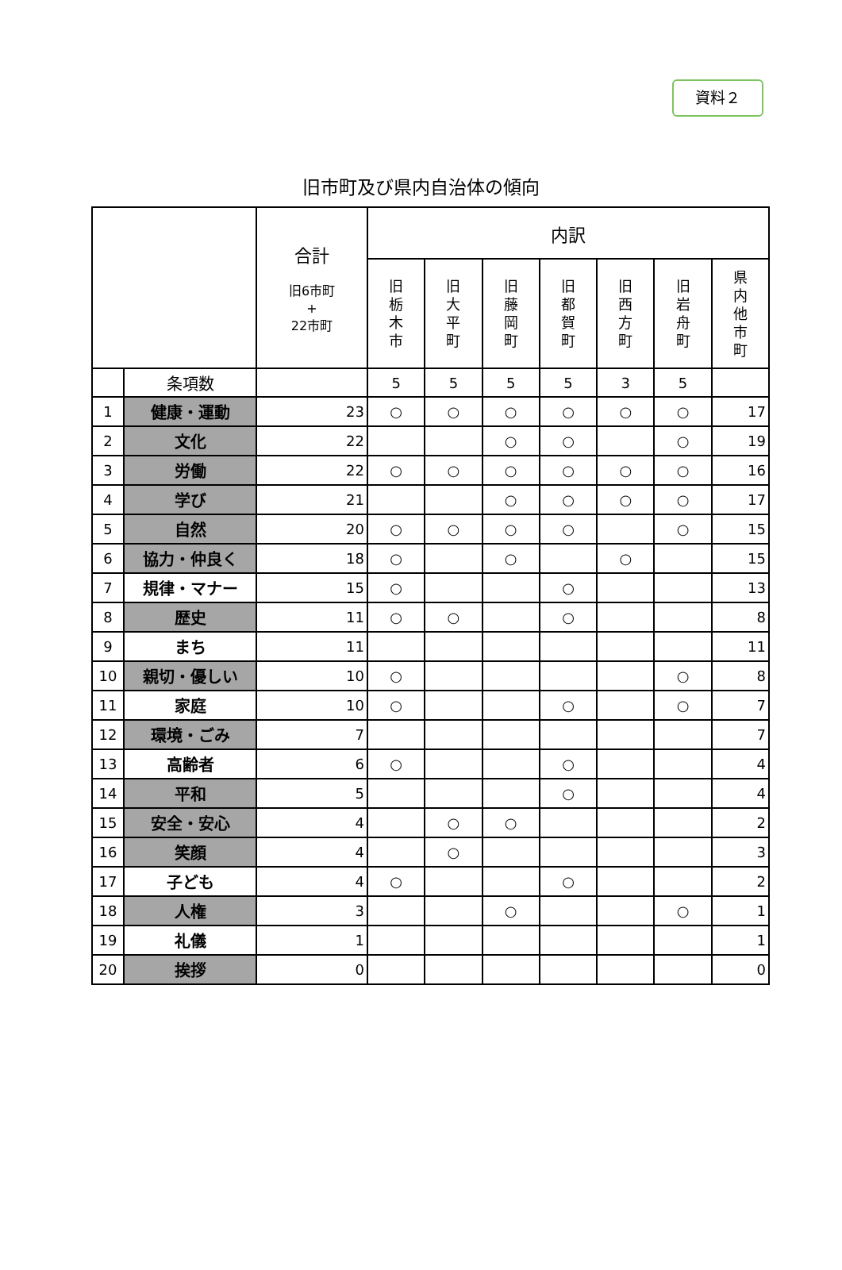資料２
旧市町及び県内自治体の傾向
| | | 合計 旧6市町 + 22市町 | 内訳 | | | | | | |
| --- | --- | --- | --- | --- | --- | --- | --- | --- | --- |
| | | | 旧 栃 木 市 | 旧 大 平 町 | 旧 藤 岡 町 | 旧 都 賀 町 | 旧 西 方 町 | 旧 岩 舟 町 | 県 内 他 市 町 |
| | 条項数 | | 5 | 5 | 5 | 5 | 3 | 5 | |
| 1 | 健康・運動 | 23 | ○ | ○ | ○ | ○ | ○ | ○ | 17 |
| 2 | 文化 | 22 | | | ○ | ○ | | ○ | 19 |
| 3 | 労働 | 22 | ○ | ○ | ○ | ○ | ○ | ○ | 16 |
| 4 | 学び | 21 | | | ○ | ○ | ○ | ○ | 17 |
| 5 | 自然 | 20 | ○ | ○ | ○ | ○ | | ○ | 15 |
| 6 | 協力・仲良く | 18 | ○ | | ○ | | ○ | | 15 |
| 7 | 規律・マナー | 15 | ○ | | | ○ | | | 13 |
| 8 | 歴史 | 11 | ○ | ○ | | ○ | | | 8 |
| 9 | まち | 11 | | | | | | | 11 |
| 10 | 親切・優しい | 10 | ○ | | | | | ○ | 8 |
| 11 | 家庭 | 10 | ○ | | | ○ | | ○ | 7 |
| 12 | 環境・ごみ | 7 | | | | | | | 7 |
| 13 | 高齢者 | 6 | ○ | | | ○ | | | 4 |
| 14 | 平和 | 5 | | | | ○ | | | 4 |
| 15 | 安全・安心 | 4 | | ○ | ○ | | | | 2 |
| 16 | 笑顔 | 4 | | ○ | | | | | 3 |
| 17 | 子ども | 4 | ○ | | | ○ | | | 2 |
| 18 | 人権 | 3 | | | ○ | | | ○ | 1 |
| 19 | 礼儀 | 1 | | | | | | | 1 |
| 20 | 挨拶 | 0 | | | | | | | 0 |